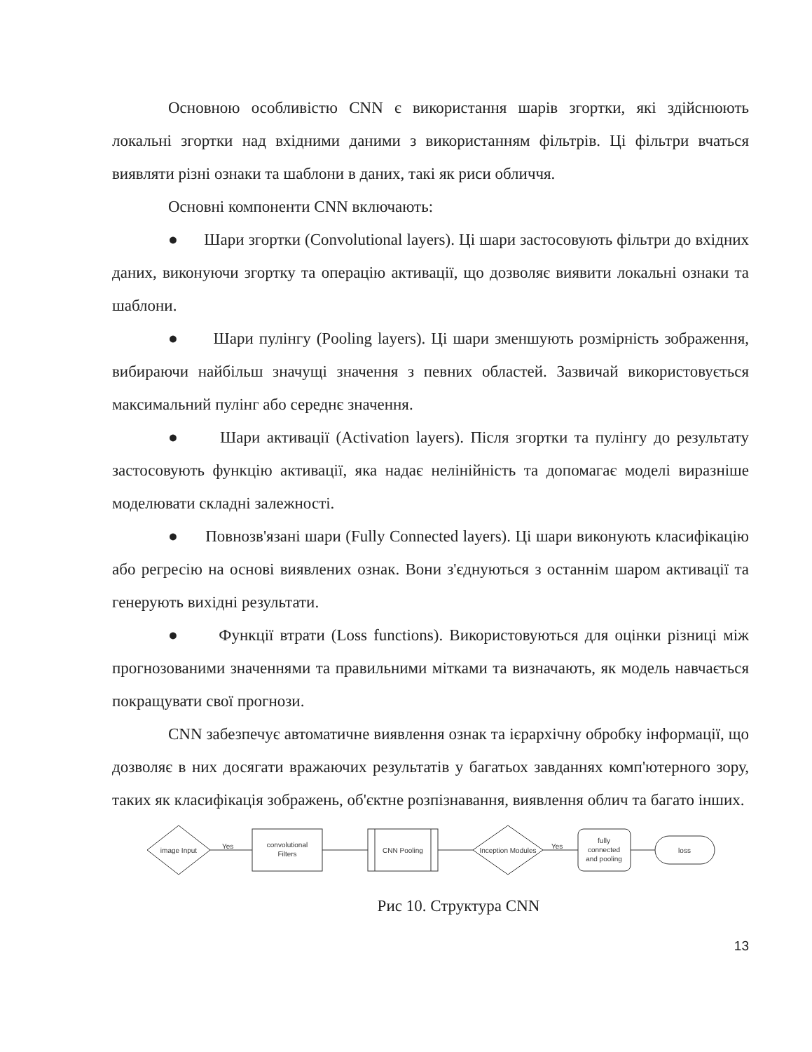Основною особливістю CNN є використання шарів згортки, які здійснюють локальні згортки над вхідними даними з використанням фільтрів. Ці фільтри вчаться виявляти різні ознаки та шаблони в даних, такі як риси обличчя.
Основні компоненти CNN включають:
● Шари згортки (Convolutional layers). Ці шари застосовують фільтри до вхідних даних, виконуючи згортку та операцію активації, що дозволяє виявити локальні ознаки та шаблони.
● Шари пулінгу (Pooling layers). Ці шари зменшують розмірність зображення, вибираючи найбільш значущі значення з певних областей. Зазвичай використовується максимальний пулінг або середнє значення.
● Шари активації (Activation layers). Після згортки та пулінгу до результату застосовують функцію активації, яка надає нелінійність та допомагає моделі виразніше моделювати складні залежності.
● Повнозв'язані шари (Fully Connected layers). Ці шари виконують класифікацію або регресію на основі виявлених ознак. Вони з'єднуються з останнім шаром активації та генерують вихідні результати.
● Функції втрати (Loss functions). Використовуються для оцінки різниці між прогнозованими значеннями та правильними мітками та визначають, як модель навчається покращувати свої прогнози.
CNN забезпечує автоматичне виявлення ознак та ієрархічну обробку інформації, що дозволяє в них досягати вражаючих результатів у багатьох завданнях комп'ютерного зору, таких як класифікація зображень, об'єктне розпізнавання, виявлення облич та багато інших.
image Input
Yes
convolutional
Filters
CNN Pooling
Inception Modules
Yes
fully
connected
and pooling
loss
Рис 10. Структура CNN
13